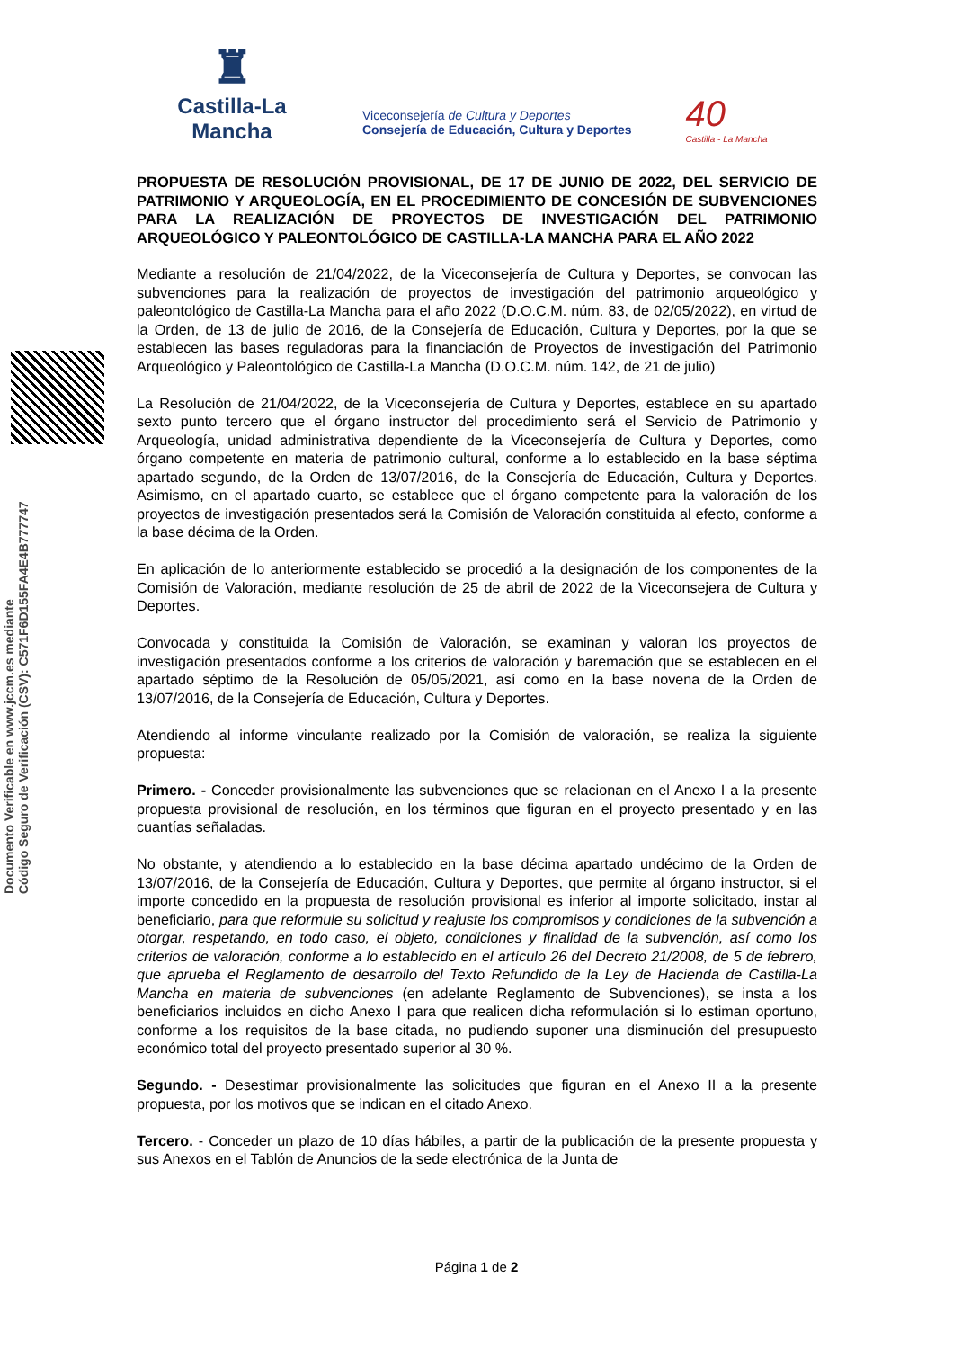♜
Castilla-La Mancha
Viceconsejería de Cultura y Deportes
Consejería de Educación, Cultura y Deportes
40
Castilla - La Mancha
Documento Verificable en www.jccm.es mediante
Código Seguro de Verificación (CSV): C571F6D155FA4E4B777747
PROPUESTA DE RESOLUCIÓN PROVISIONAL, DE 17 DE JUNIO DE 2022, DEL SERVICIO DE PATRIMONIO Y ARQUEOLOGÍA, EN EL PROCEDIMIENTO DE CONCESIÓN DE SUBVENCIONES PARA LA REALIZACIÓN DE PROYECTOS DE INVESTIGACIÓN DEL PATRIMONIO ARQUEOLÓGICO Y PALEONTOLÓGICO DE CASTILLA-LA MANCHA PARA EL AÑO 2022
Mediante a resolución de 21/04/2022, de la Viceconsejería de Cultura y Deportes, se convocan las subvenciones para la realización de proyectos de investigación del patrimonio arqueológico y paleontológico de Castilla-La Mancha para el año 2022 (D.O.C.M. núm. 83, de 02/05/2022), en virtud de la Orden, de 13 de julio de 2016, de la Consejería de Educación, Cultura y Deportes, por la que se establecen las bases reguladoras para la financiación de Proyectos de investigación del Patrimonio Arqueológico y Paleontológico de Castilla-La Mancha (D.O.C.M. núm. 142, de 21 de julio)
La Resolución de 21/04/2022, de la Viceconsejería de Cultura y Deportes, establece en su apartado sexto punto tercero que el órgano instructor del procedimiento será el Servicio de Patrimonio y Arqueología, unidad administrativa dependiente de la Viceconsejería de Cultura y Deportes, como órgano competente en materia de patrimonio cultural, conforme a lo establecido en la base séptima apartado segundo, de la Orden de 13/07/2016, de la Consejería de Educación, Cultura y Deportes. Asimismo, en el apartado cuarto, se establece que el órgano competente para la valoración de los proyectos de investigación presentados será la Comisión de Valoración constituida al efecto, conforme a la base décima de la Orden.
En aplicación de lo anteriormente establecido se procedió a la designación de los componentes de la Comisión de Valoración, mediante resolución de 25 de abril de 2022 de la Viceconsejera de Cultura y Deportes.
Convocada y constituida la Comisión de Valoración, se examinan y valoran los proyectos de investigación presentados conforme a los criterios de valoración y baremación que se establecen en el apartado séptimo de la Resolución de 05/05/2021, así como en la base novena de la Orden de 13/07/2016, de la Consejería de Educación, Cultura y Deportes.
Atendiendo al informe vinculante realizado por la Comisión de valoración, se realiza la siguiente propuesta:
Primero. - Conceder provisionalmente las subvenciones que se relacionan en el Anexo I a la presente propuesta provisional de resolución, en los términos que figuran en el proyecto presentado y en las cuantías señaladas.
No obstante, y atendiendo a lo establecido en la base décima apartado undécimo de la Orden de 13/07/2016, de la Consejería de Educación, Cultura y Deportes, que permite al órgano instructor, si el importe concedido en la propuesta de resolución provisional es inferior al importe solicitado, instar al beneficiario, para que reformule su solicitud y reajuste los compromisos y condiciones de la subvención a otorgar, respetando, en todo caso, el objeto, condiciones y finalidad de la subvención, así como los criterios de valoración, conforme a lo establecido en el artículo 26 del Decreto 21/2008, de 5 de febrero, que aprueba el Reglamento de desarrollo del Texto Refundido de la Ley de Hacienda de Castilla-La Mancha en materia de subvenciones (en adelante Reglamento de Subvenciones), se insta a los beneficiarios incluidos en dicho Anexo I para que realicen dicha reformulación si lo estiman oportuno, conforme a los requisitos de la base citada, no pudiendo suponer una disminución del presupuesto económico total del proyecto presentado superior al 30 %.
Segundo. - Desestimar provisionalmente las solicitudes que figuran en el Anexo II a la presente propuesta, por los motivos que se indican en el citado Anexo.
Tercero. - Conceder un plazo de 10 días hábiles, a partir de la publicación de la presente propuesta y sus Anexos en el Tablón de Anuncios de la sede electrónica de la Junta de
Página 1 de 2